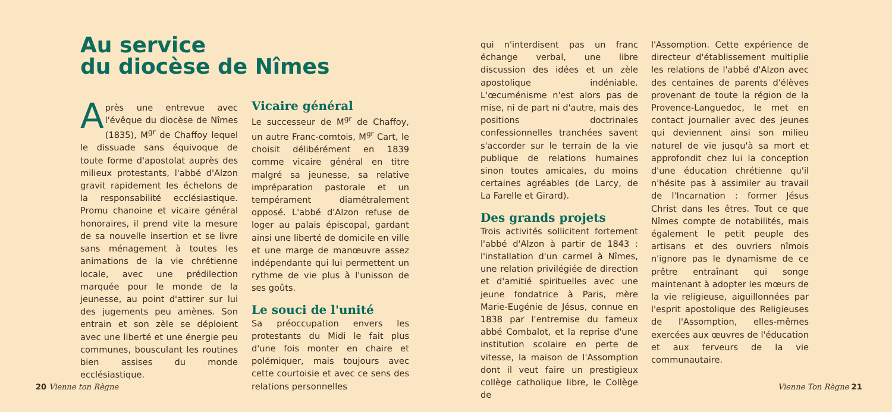Au service
du diocèse de Nîmes
Après une entrevue avec l'évêque du diocèse de Nîmes (1835), M<sup>gr</sup> de Chaffoy lequel le dissuade sans équivoque de toute forme d'apostolat auprès des milieux protestants, l'abbé d'Alzon gravit rapidement les échelons de la responsabilité ecclésiastique. Promu chanoine et vicaire général honoraires, il prend vite la mesure de sa nouvelle insertion et se livre sans ménagement à toutes les animations de la vie chrétienne locale, avec une prédilection marquée pour le monde de la jeunesse, au point d'attirer sur lui des jugements peu amènes. Son entrain et son zèle se déploient avec une liberté et une énergie peu communes, bousculant les routines bien assises du monde ecclésiastique.
Vicaire général
Le successeur de M<sup>gr</sup> de Chaffoy, un autre Franc-comtois, M<sup>gr</sup> Cart, le choisit délibérément en 1839 comme vicaire général en titre malgré sa jeunesse, sa relative impréparation pastorale et un tempérament diamétralement opposé. L'abbé d'Alzon refuse de loger au palais épiscopal, gardant ainsi une liberté de domicile en ville et une marge de manœuvre assez indépendante qui lui permettent un rythme de vie plus à l'unisson de ses goûts.
Le souci de l'unité
Sa préoccupation envers les protestants du Midi le fait plus d'une fois monter en chaire et polémiquer, mais toujours avec cette courtoisie et avec ce sens des relations personnelles
qui n'interdisent pas un franc échange verbal, une libre discussion des idées et un zèle apostolique indéniable. L'œcuménisme n'est alors pas de mise, ni de part ni d'autre, mais des positions doctrinales confessionnelles tranchées savent s'accorder sur le terrain de la vie publique de relations humaines sinon toutes amicales, du moins certaines agréables (de Larcy, de La Farelle et Girard).
Des grands projets
Trois activités sollicitent fortement l'abbé d'Alzon à partir de 1843 : l'installation d'un carmel à Nîmes, une relation privilégiée de direction et d'amitié spirituelles avec une jeune fondatrice à Paris, mère Marie-Eugénie de Jésus, connue en 1838 par l'entremise du fameux abbé Combalot, et la reprise d'une institution scolaire en perte de vitesse, la maison de l'Assomption dont il veut faire un prestigieux collège catholique libre, le Collège de
l'Assomption. Cette expérience de directeur d'établissement multiplie les relations de l'abbé d'Alzon avec des centaines de parents d'élèves provenant de toute la région de la Provence-Languedoc, le met en contact journalier avec des jeunes qui deviennent ainsi son milieu naturel de vie jusqu'à sa mort et approfondit chez lui la conception d'une éducation chrétienne qu'il n'hésite pas à assimiler au travail de l'Incarnation : former Jésus Christ dans les êtres. Tout ce que Nîmes compte de notabilités, mais également le petit peuple des artisans et des ouvriers nîmois n'ignore pas le dynamisme de ce prêtre entraînant qui songe maintenant à adopter les mœurs de la vie religieuse, aiguillonnées par l'esprit apostolique des Religieuses de l'Assomption, elles-mêmes exercées aux œuvres de l'éducation et aux ferveurs de la vie communautaire.
20 Vienne ton Règne Vienne Ton Règne 21